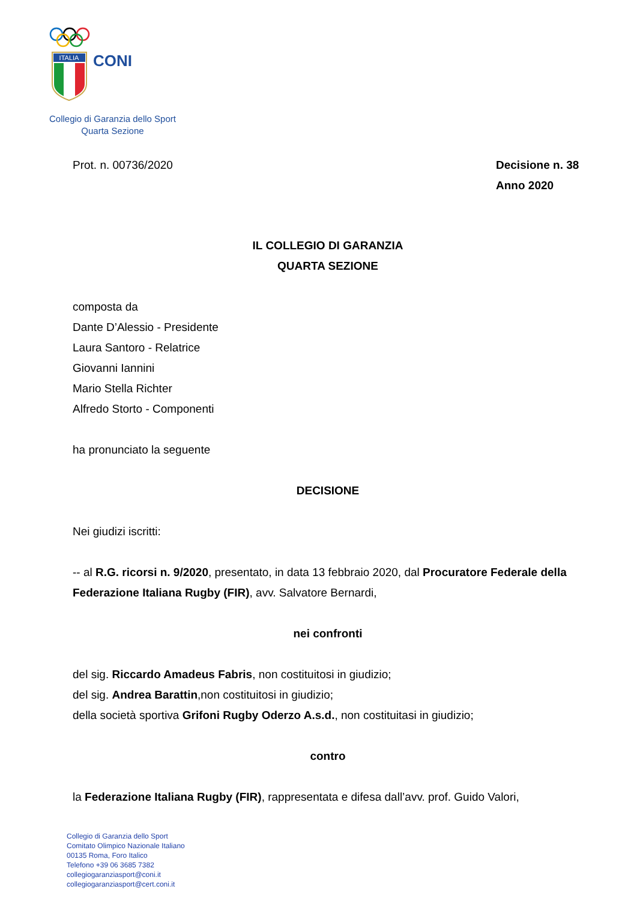ITALIA
CONI
Collegio di Garanzia dello Sport
Quarta Sezione
Prot. n. 00736/2020 Decisione n. 38
Anno 2020
IL COLLEGIO DI GARANZIA
QUARTA SEZIONE
composta da
Dante D’Alessio - Presidente
Laura Santoro - Relatrice
Giovanni Iannini
Mario Stella Richter
Alfredo Storto - Componenti
ha pronunciato la seguente
DECISIONE
Nei giudizi iscritti:
-- al R.G. ricorsi n. 9/2020, presentato, in data 13 febbraio 2020, dal Procuratore Federale della Federazione Italiana Rugby (FIR), avv. Salvatore Bernardi,
nei confronti
del sig. Riccardo Amadeus Fabris, non costituitosi in giudizio;
del sig. Andrea Barattin,non costituitosi in giudizio;
della società sportiva Grifoni Rugby Oderzo A.s.d., non costituitasi in giudizio;
contro
la Federazione Italiana Rugby (FIR), rappresentata e difesa dall’avv. prof. Guido Valori,
Collegio di Garanzia dello Sport
Comitato Olimpico Nazionale Italiano
00135 Roma, Foro Italico
Telefono +39 06 3685 7382
collegiogaranziasport@coni.it
collegiogaranziasport@cert.coni.it